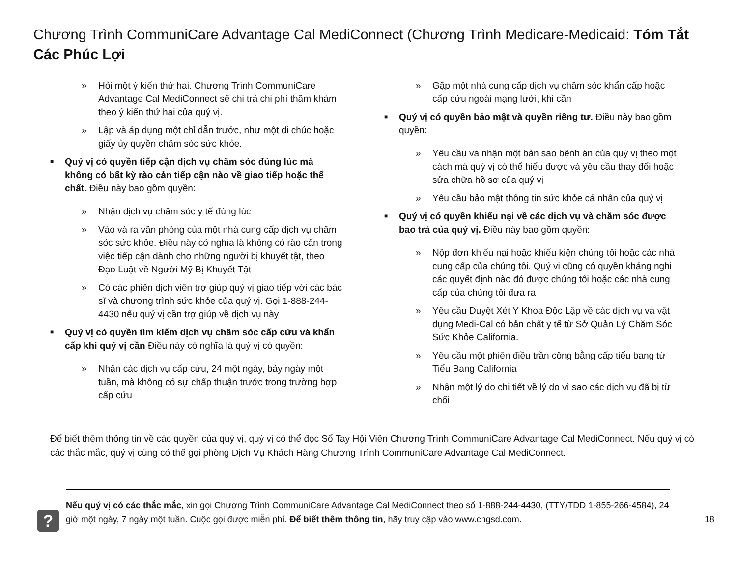Chương Trình CommuniCare Advantage Cal MediConnect (Chương Trình Medicare-Medicaid: Tóm Tắt Các Phúc Lợi
» Hỏi một ý kiến thứ hai. Chương Trình CommuniCare Advantage Cal MediConnect sẽ chi trả chi phí thăm khám theo ý kiến thứ hai của quý vị.
» Lập và áp dụng một chỉ dẫn trước, như một di chúc hoặc giấy ủy quyền chăm sóc sức khỏe.
■ Quý vị có quyền tiếp cận dịch vụ chăm sóc đúng lúc mà không có bất kỳ rào cản tiếp cận nào về giao tiếp hoặc thể chất. Điều này bao gồm quyền:
» Nhận dịch vụ chăm sóc y tế đúng lúc
» Vào và ra văn phòng của một nhà cung cấp dịch vụ chăm sóc sức khỏe. Điều này có nghĩa là không có rào cản trong việc tiếp cận dành cho những người bị khuyết tật, theo Đạo Luật về Người Mỹ Bị Khuyết Tật
» Có các phiên dịch viên trợ giúp quý vị giao tiếp với các bác sĩ và chương trình sức khỏe của quý vị. Gọi 1-888-244-4430 nếu quý vị cần trợ giúp về dịch vụ này
■ Quý vị có quyền tìm kiếm dịch vụ chăm sóc cấp cứu và khẩn cấp khi quý vị cần Điều này có nghĩa là quý vị có quyền:
» Nhận các dịch vụ cấp cứu, 24 một ngày, bảy ngày một tuần, mà không có sự chấp thuận trước trong trường hợp cấp cứu
» Gặp một nhà cung cấp dịch vụ chăm sóc khẩn cấp hoặc cấp cứu ngoài mạng lưới, khi cần
■ Quý vị có quyền bảo mật và quyền riêng tư. Điều này bao gồm quyền:
» Yêu cầu và nhận một bản sao bệnh án của quý vị theo một cách mà quý vị có thể hiểu được và yêu cầu thay đổi hoặc sửa chữa hồ sơ của quý vị
» Yêu cầu bảo mật thông tin sức khỏe cá nhân của quý vị
■ Quý vị có quyền khiếu nại về các dịch vụ và chăm sóc được bao trả của quý vị. Điều này bao gồm quyền:
» Nộp đơn khiếu nại hoặc khiếu kiện chúng tôi hoặc các nhà cung cấp của chúng tôi. Quý vị cũng có quyền kháng nghị các quyết định nào đó được chúng tôi hoặc các nhà cung cấp của chúng tôi đưa ra
» Yêu cầu Duyệt Xét Y Khoa Độc Lập về các dịch vụ và vật dụng Medi-Cal có bản chất y tế từ Sở Quản Lý Chăm Sóc Sức Khỏe California.
» Yêu cầu một phiên điều trần công bằng cấp tiểu bang từ Tiểu Bang California
» Nhận một lý do chi tiết về lý do vì sao các dịch vụ đã bị từ chối
Để biết thêm thông tin về các quyền của quý vị, quý vị có thể đọc Sổ Tay Hội Viên Chương Trình CommuniCare Advantage Cal MediConnect. Nếu quý vị có các thắc mắc, quý vị cũng có thể gọi phòng Dịch Vụ Khách Hàng Chương Trình CommuniCare Advantage Cal MediConnect.
?
Nếu quý vị có các thắc mắc, xin gọi Chương Trình CommuniCare Advantage Cal MediConnect theo số 1-888-244-4430, (TTY/TDD 1-855-266-4584), 24 giờ một ngày, 7 ngày một tuần. Cuộc gọi được miễn phí. Để biết thêm thông tin, hãy truy cập vào www.chgsd.com.
18